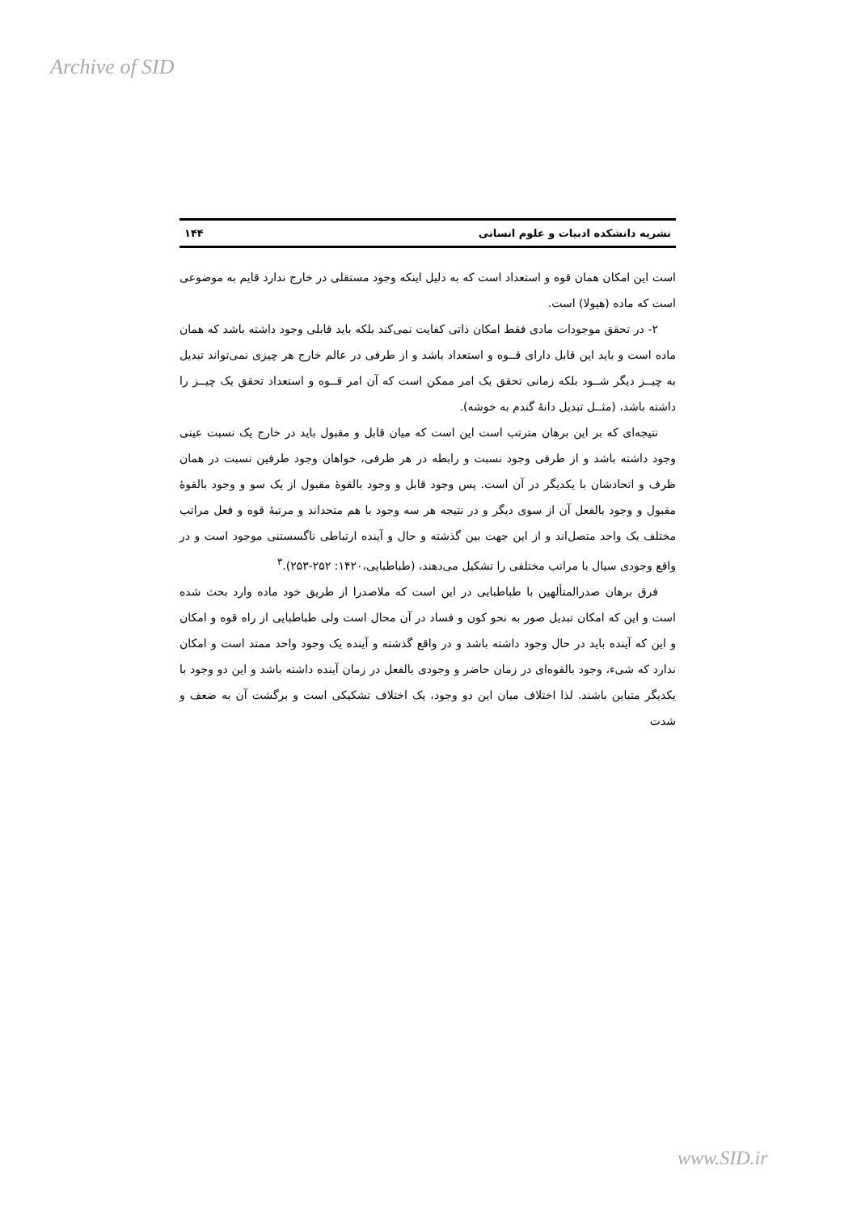Archive of SID
نشریه دانشکده ادبیات و علوم انسانی ۱۴۴
است این امکان همان قوه و استعداد است که به دلیل اینکه وجود مستقلی در خارج ندارد قایم به موضوعی است که ماده (هیولا) است.
۲- در تحقق موجودات مادی فقط امکان ذاتی کفایت نمی‌کند بلکه باید قابلی وجود داشته باشد که همان ماده است و باید این قابل دارای قــوه و استعداد باشد و از طرفی در عالم خارج هر چیزی نمی‌تواند تبدیل به چیــز دیگر شــود بلکه زمانی تحقق یک امر ممکن است که آن امر قــوه و استعداد تحقق یک چیــز را داشته باشد، (مثــل تبدیل دانهٔ گندم به خوشه).
نتیجه‌ای که بر این برهان مترتب است این است که میان قابل و مقبول باید در خارج یک نسبت عینی وجود داشته باشد و از طرفی وجود نسبت و رابطه در هر ظرفی، خواهان وجود طرفین نسبت در همان ظرف و اتحادشان با یکدیگر در آن است. پس وجود قابل و وجود بالقوهٔ مقبول از یک سو و وجود بالقوهٔ مقبول و وجود بالفعل آن از سوی دیگر و در نتیجه هر سه وجود با هم متحداند و مرتبهٔ قوه و فعل مراتب مختلف یک واحد متصل‌اند و از این جهت بین گذشته و حال و آینده ارتباطی ناگسستنی موجود است و در واقع وجودی سیال با مراتب مختلفی را تشکیل می‌دهند، (طباطبایی،۱۴۲۰: ۲۵۲-۲۵۳).<sup>۳</sup>
فرق برهان صدرالمتألهین با طباطبایی در این است که ملاصدرا از طریق خود ماده وارد بحث شده است و این که امکان تبدیل صور به نحو کون و فساد در آن محال است ولی طباطبایی از راه قوه و امکان و این که آینده باید در حال وجود داشته باشد و در واقع گذشته و آینده یک وجود واحد ممتد است و امکان ندارد که شیء، وجود بالقوه‌ای در زمان حاضر و وجودی بالفعل در زمان آینده داشته باشد و این دو وجود با یکدیگر متباین باشند. لذا اختلاف میان این دو وجود، یک اختلاف تشکیکی است و برگشت آن به ضعف و شدت
www.SID.ir